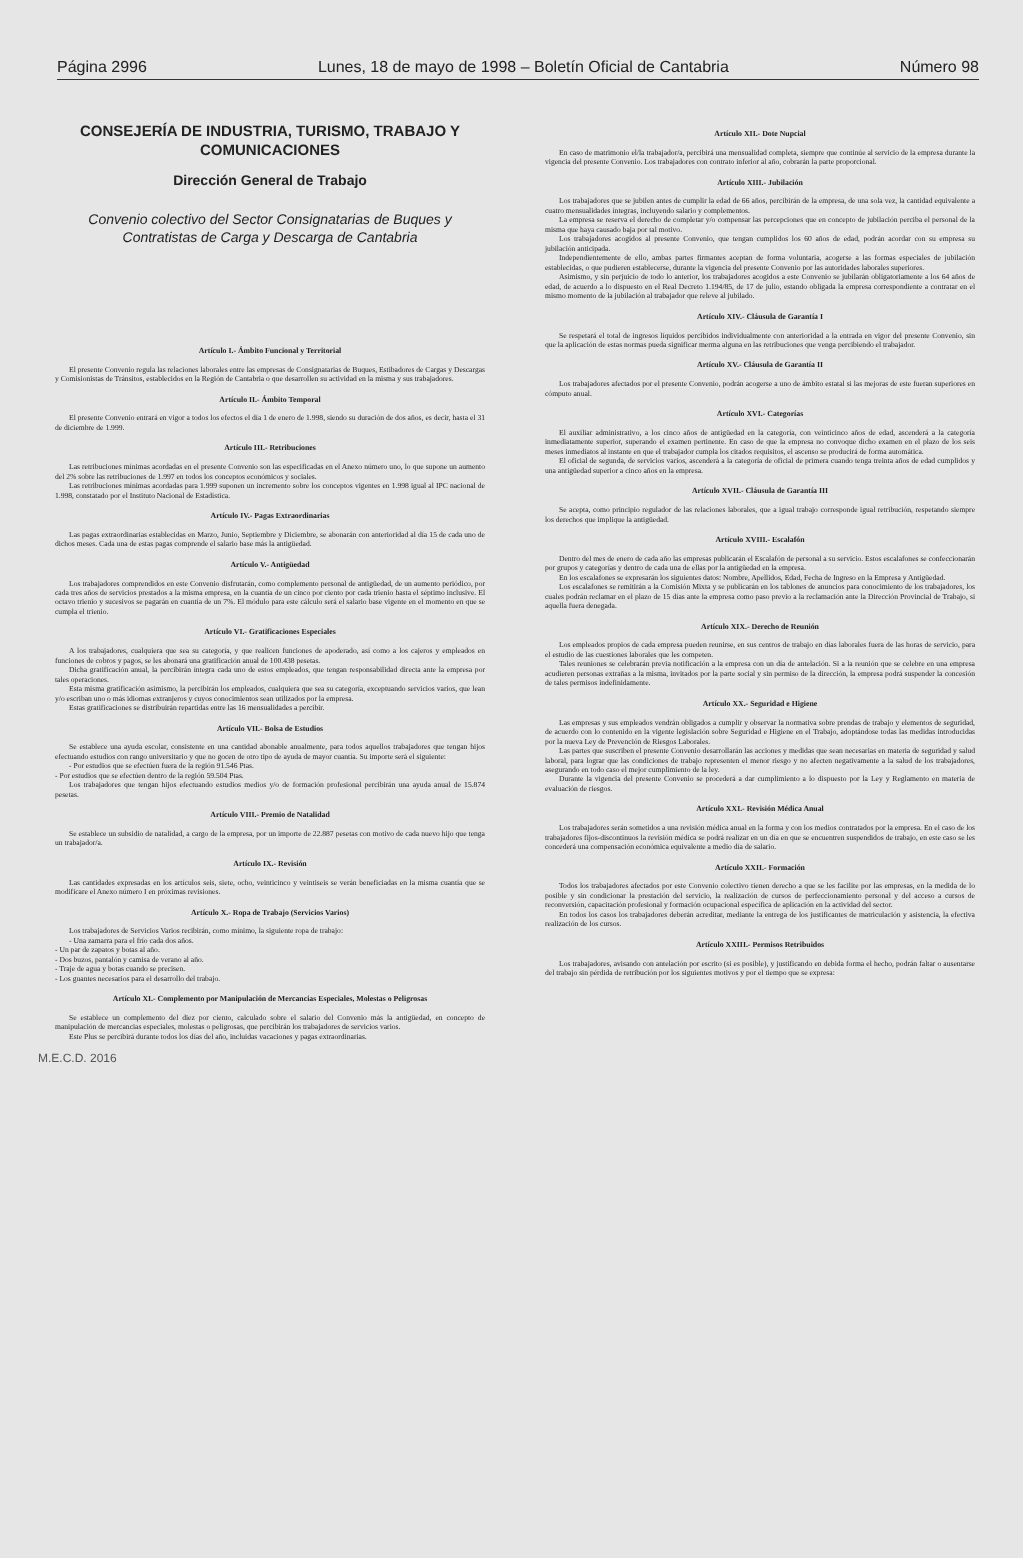Página 2996 Lunes, 18 de mayo de 1998 – Boletín Oficial de Cantabria Número 98
CONSEJERÍA DE INDUSTRIA, TURISMO, TRABAJO Y COMUNICACIONES
Dirección General de Trabajo
Convenio colectivo del Sector Consignatarias de Buques y Contratistas de Carga y Descarga de Cantabria
Artículo I.- Ámbito Funcional y Territorial
El presente Convenio regula las relaciones laborales entre las empresas de Consignatarias de Buques, Estibadores de Cargas y Descargas y Comisionistas de Tránsitos, establecidos en la Región de Cantabria o que desarrollen su actividad en la misma y sus trabajadores.
Artículo II.- Ámbito Temporal
El presente Convenio entrará en vigor a todos los efectos el día 1 de enero de 1.998, siendo su duración de dos años, es decir, hasta el 31 de diciembre de 1.999.
Artículo III.- Retribuciones
Las retribuciones mínimas acordadas en el presente Convenio son las especificadas en el Anexo número uno, lo que supone un aumento del 2% sobre las retribuciones de 1.997 en todos los conceptos económicos y sociales.
Las retribuciones mínimas acordadas para 1.999 suponen un incremento sobre los conceptos vigentes en 1.998 igual al IPC nacional de 1.998, constatado por el Instituto Nacional de Estadística.
Artículo IV.- Pagas Extraordinarias
Las pagas extraordinarias establecidas en Marzo, Junio, Septiembre y Diciembre, se abonarán con anterioridad al día 15 de cada uno de dichos meses. Cada una de estas pagas comprende el salario base más la antigüedad.
Artículo V.- Antigüedad
Los trabajadores comprendidos en este Convenio disfrutarán, como complemento personal de antigüedad, de un aumento periódico, por cada tres años de servicios prestados a la misma empresa, en la cuantía de un cinco por ciento por cada trienio hasta el séptimo inclusive. El octavo trienio y sucesivos se pagarán en cuantía de un 7%. El módulo para este cálculo será el salario base vigente en el momento en que se cumpla el trienio.
Artículo VI.- Gratificaciones Especiales
A los trabajadores, cualquiera que sea su categoría, y que realicen funciones de apoderado, así como a los cajeros y empleados en funciones de cobros y pagos, se les abonará una gratificación anual de 100.438 pesetas.
Dicha gratificación anual, la percibirán íntegra cada uno de estos empleados, que tengan responsabilidad directa ante la empresa por tales operaciones.
Esta misma gratificación asimismo, la percibirán los empleados, cualquiera que sea su categoría, exceptuando servicios varios, que lean y/o escriban uno o más idiomas extranjeros y cuyos conocimientos sean utilizados por la empresa.
Estas gratificaciones se distribuirán repartidas entre las 16 mensualidades a percibir.
Artículo VII.- Bolsa de Estudios
Se establece una ayuda escolar, consistente en una cantidad abonable anualmente, para todos aquellos trabajadores que tengan hijos efectuando estudios con rango universitario y que no gocen de otro tipo de ayuda de mayor cuantía. Su importe será el siguiente:
- Por estudios que se efectúen fuera de la región 91.546 Ptas.
- Por estudios que se efectúen dentro de la región 59.504 Ptas.
Los trabajadores que tengan hijos efectuando estudios medios y/o de formación profesional percibirán una ayuda anual de 15.874 pesetas.
Artículo VIII.- Premio de Natalidad
Se establece un subsidio de natalidad, a cargo de la empresa, por un importe de 22.887 pesetas con motivo de cada nuevo hijo que tenga un trabajador/a.
Artículo IX.- Revisión
Las cantidades expresadas en los artículos seis, siete, ocho, veinticinco y veintiseis se verán beneficiadas en la misma cuantía que se modificare el Anexo número I en próximas revisiones.
Artículo X.- Ropa de Trabajo (Servicios Varios)
Los trabajadores de Servicios Varios recibirán, como mínimo, la siguiente ropa de trabajo:
- Una zamarra para el frío cada dos años.
- Un par de zapatos y botas al año.
- Dos buzos, pantalón y camisa de verano al año.
- Traje de agua y botas cuando se precisen.
- Los guantes necesarios para el desarrollo del trabajo.
Artículo XI.- Complemento por Manipulación de Mercancias Especiales, Molestas o Peligrosas
Se establece un complemento del diez por ciento, calculado sobre el salario del Convenio más la antigüedad, en concepto de manipulación de mercancias especiales, molestas o peligrosas, que percibirán los trabajadores de servicios varios.
Este Plus se percibirá durante todos los días del año, incluidas vacaciones y pagas extraordinarias.
Artículo XII.- Dote Nupcial
En caso de matrimonio el/la trabajador/a, percibirá una mensualidad completa, siempre que continúe al servicio de la empresa durante la vigencia del presente Convenio. Los trabajadores con contrato inferior al año, cobrarán la parte proporcional.
Artículo XIII.- Jubilación
Los trabajadores que se jubilen antes de cumplir la edad de 66 años, percibirán de la empresa, de una sola vez, la cantidad equivalente a cuatro mensualidades íntegras, incluyendo salario y complementos.
La empresa se reserva el derecho de completar y/o compensar las percepciones que en concepto de jubilación perciba el personal de la misma que haya causado baja por tal motivo.
Los trabajadores acogidos al presente Convenio, que tengan cumplidos los 60 años de edad, podrán acordar con su empresa su jubilación anticipada.
Independientemente de ello, ambas partes firmantes aceptan de forma voluntaria, acogerse a las formas especiales de jubilación establecidas, o que pudieren establecerse, durante la vigencia del presente Convenio por las autoridades laborales superiores.
Asimismo, y sin perjuicio de todo lo anterior, los trabajadores acogidos a este Convenio se jubilarán obligatoriamente a los 64 años de edad, de acuerdo a lo dispuesto en el Real Decreto 1.194/85, de 17 de julio, estando obligada la empresa correspondiente a contratar en el mismo momento de la jubilación al trabajador que releve al jubilado.
Artículo XIV.- Cláusula de Garantía I
Se respetará el total de ingresos líquidos percibidos individualmente con anterioridad a la entrada en vigor del presente Convenio, sin que la aplicación de estas normas pueda significar merma alguna en las retribuciones que venga percibiendo el trabajador.
Artículo XV.- Cláusula de Garantía II
Los trabajadores afectados por el presente Convenio, podrán acogerse a uno de ámbito estatal si las mejoras de este fueran superiores en cómputo anual.
Artículo XVI.- Categorías
El auxiliar administrativo, a los cinco años de antigüedad en la categoría, con veinticinco años de edad, ascenderá a la categoría inmediatamente superior, superando el examen pertinente. En caso de que la empresa no convoque dicho examen en el plazo de los seis meses inmediatos al instante en que el trabajador cumpla los citados requisitos, el ascenso se producirá de forma automática.
El oficial de segunda, de servicios varios, ascenderá a la categoría de oficial de primera cuando tenga treinta años de edad cumplidos y una antigüedad superior a cinco años en la empresa.
Artículo XVII.- Cláusula de Garantía III
Se acepta, como principio regulador de las relaciones laborales, que a igual trabajo corresponde igual retribución, respetando siempre los derechos que implique la antigüedad.
Artículo XVIII.- Escalafón
Dentro del mes de enero de cada año las empresas publicarán el Escalafón de personal a su servicio. Estos escalafones se confeccionarán por grupos y categorías y dentro de cada una de ellas por la antigüedad en la empresa.
En los escalafones se expresarán los siguientes datos: Nombre, Apellidos, Edad, Fecha de Ingreso en la Empresa y Antigüedad.
Los escalafones se remitirán a la Comisión Mixta y se publicarán en los tablones de anuncios para conocimiento de los trabajadores, los cuales podrán reclamar en el plazo de 15 días ante la empresa como paso previo a la reclamación ante la Dirección Provincial de Trabajo, si aquella fuera denegada.
Artículo XIX.- Derecho de Reunión
Los empleados propios de cada empresa pueden reunirse, en sus centros de trabajo en días laborales fuera de las horas de servicio, para el estudio de las cuestiones laborales que les competen.
Tales reuniones se celebrarán previa notificación a la empresa con un día de antelación. Si a la reunión que se celebre en una empresa acudieren personas extrañas a la misma, invitados por la parte social y sin permiso de la dirección, la empresa podrá suspender la concesión de tales permisos indefinidamente.
Artículo XX.- Seguridad e Higiene
Las empresas y sus empleados vendrán obligados a cumplir y observar la normativa sobre prendas de trabajo y elementos de seguridad, de acuerdo con lo contenido en la vigente legislación sobre Seguridad e Higiene en el Trabajo, adoptándose todas las medidas introducidas por la nueva Ley de Prevención de Riesgos Laborales.
Las partes que suscriben el presente Convenio desarrollarán las acciones y medidas que sean necesarias en materia de seguridad y salud laboral, para lograr que las condiciones de trabajo representen el menor riesgo y no afecten negativamente a la salud de los trabajadores, asegurando en todo caso el mejor cumplimiento de la ley.
Durante la vigencia del presente Convenio se procederá a dar cumplimiento a lo dispuesto por la Ley y Reglamento en materia de evaluación de riesgos.
Artículo XXI.- Revisión Médica Anual
Los trabajadores serán sometidos a una revisión médica anual en la forma y con los medios contratados por la empresa. En el caso de los trabajadores fijos-discontinuos la revisión médica se podrá realizar en un día en que se encuentren suspendidos de trabajo, en este caso se les concederá una compensación económica equivalente a medio día de salario.
Artículo XXII.- Formación
Todos los trabajadores afectados por este Convenio colectivo tienen derecho a que se les facilite por las empresas, en la medida de lo posible y sin condicionar la prestación del servicio, la realización de cursos de perfeccionamiento personal y del acceso a cursos de reconversión, capacitación profesional y formación ocupacional específica de aplicación en la actividad del sector.
En todos los casos los trabajadores deberán acreditar, mediante la entrega de los justificantes de matriculación y asistencia, la efectiva realización de los cursos.
Artículo XXIII.- Permisos Retribuidos
Los trabajadores, avisando con antelación por escrito (si es posible), y justificando en debida forma el hecho, podrán faltar o ausentarse del trabajo sin pérdida de retribución por los siguientes motivos y por el tiempo que se expresa:
M.E.C.D. 2016